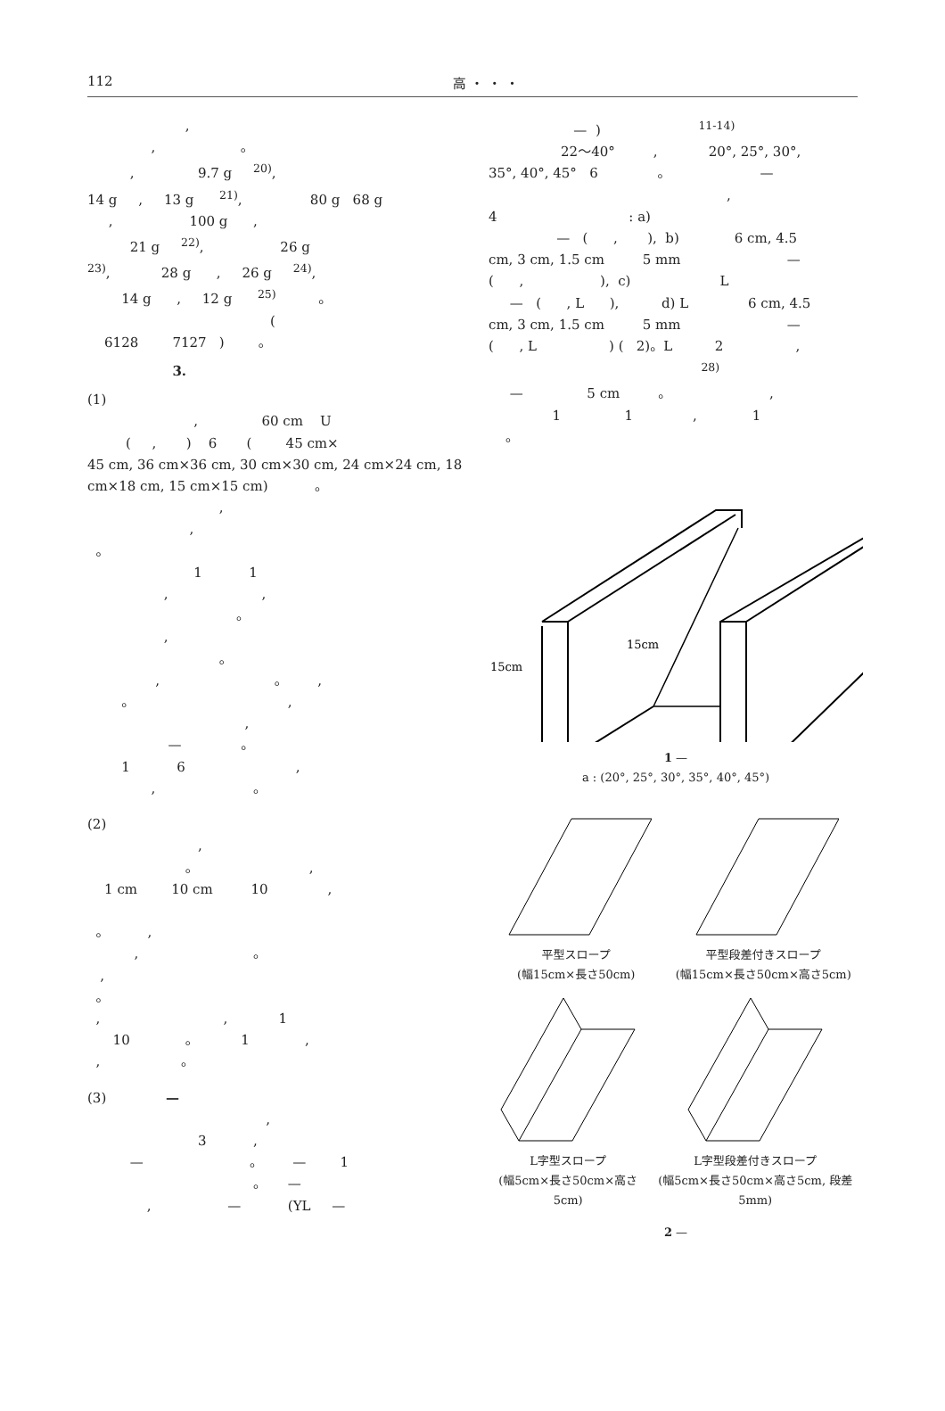112 高 ・ ・ ・
,
, 。
, 9.7 g <sup>20)</sup>,
14 g , 13 g <sup>21)</sup>, 80 g 68 g
, 100 g ,
21 g <sup>22)</sup>, 26 g
<sup>23)</sup>, 28 g , 26 g <sup>24)</sup>,
14 g , 12 g <sup>25)</sup> 。
(
6128 7127 ) 。
3.
(1)
, 60 cm U
( , ) 6 ( 45 cm×
45 cm, 36 cm×36 cm, 30 cm×30 cm, 24 cm×24 cm, 18
cm×18 cm, 15 cm×15 cm) 。
,
,
。
1 1
, ,
。
,
。
, 。 ,
。 ,
,
— 。
1 6 ,
, 。
(2)
,
。 ,
1 cm 10 cm 10 ,
。 ,
, 。
,
。
, , 1
10 。 1 ,
, 。
(3) —
,
3 ,
— 。 — 1
。 —
, — (YL —
— ) <sup>11-14)</sup>
22〜40° , 20°, 25°, 30°,
35°, 40°, 45° 6 。 —
,
4 : a)
— ( , ), b) 6 cm, 4.5
cm, 3 cm, 1.5 cm 5 mm —
( , ), c) L
— ( , L ), d) L 6 cm, 4.5
cm, 3 cm, 1.5 cm 5 mm —
( , L ) ( 2)。L 2 ,
<sup>28)</sup>
— 5 cm 。 ,
1 1 , 1
。
15cm
15cm
1 —
a : (20°, 25°, 30°, 35°, 40°, 45°)
平型スロープ
(幅15cm×長さ50cm)
平型段差付きスロープ
(幅15cm×長さ50cm×高さ5cm)
L字型スロープ
(幅5cm×長さ50cm×高さ5cm)
L字型段差付きスロープ
(幅5cm×長さ50cm×高さ5cm, 段差5mm)
2 —